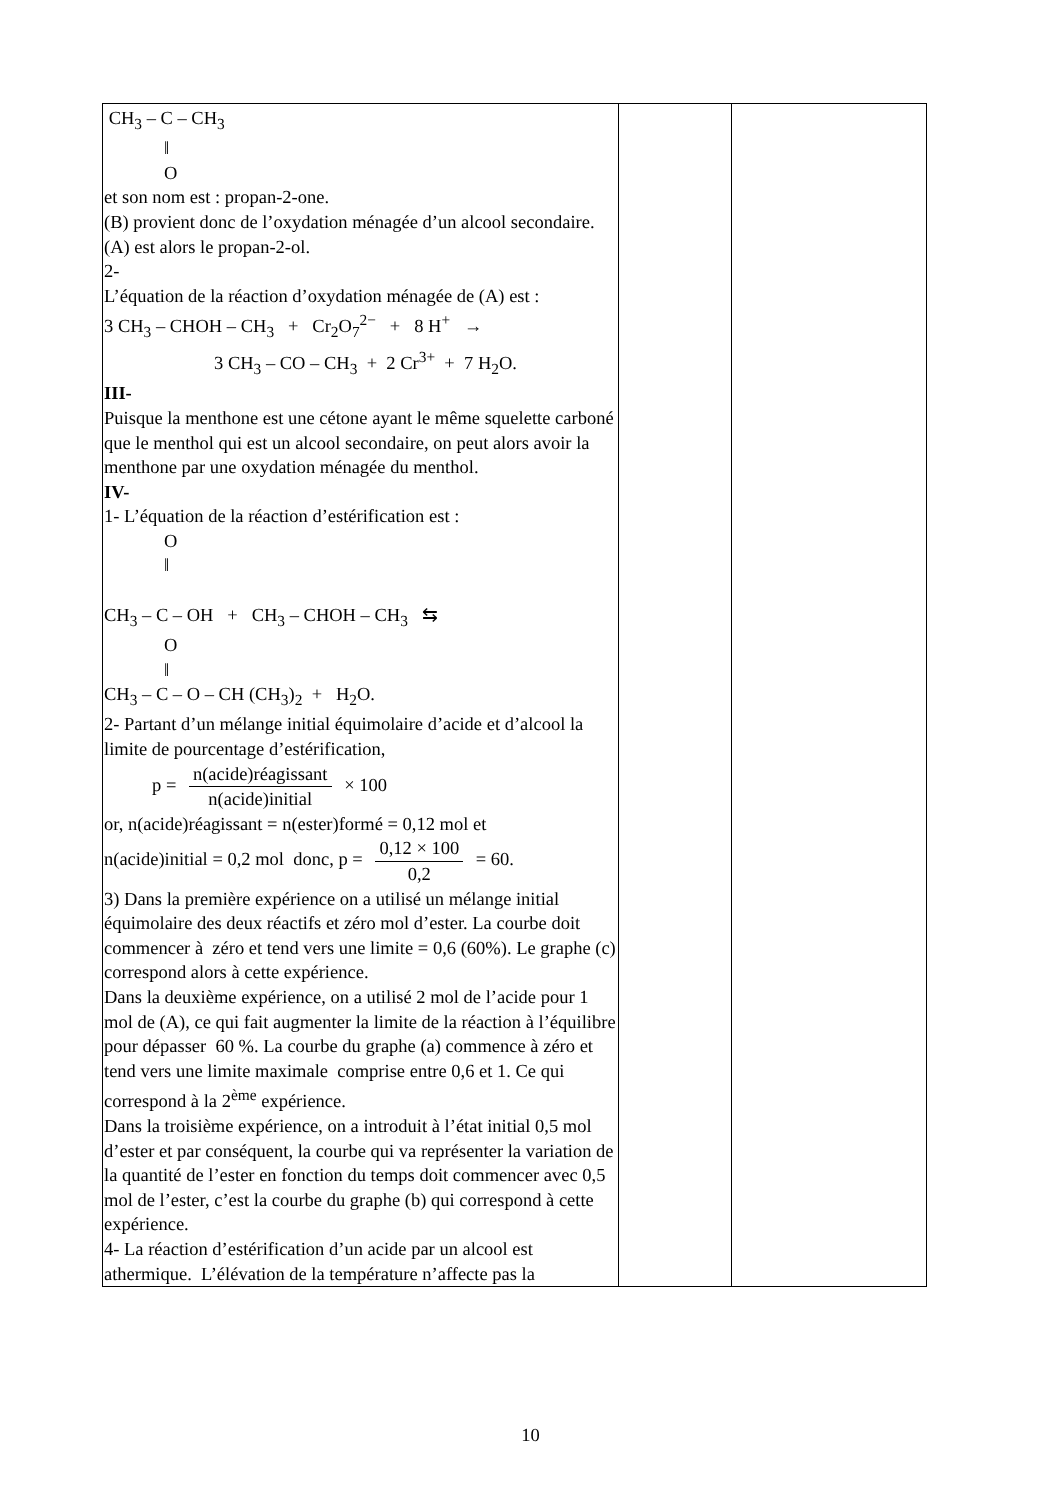| CH<sub>3</sub> – C – CH<sub>3</sub> ‖ O et son nom est : propan-2-one. (B) provient donc de l’oxydation ménagée d’un alcool secondaire. (A) est alors le propan-2-ol. 2- L’équation de la réaction d’oxydation ménagée de (A) est : 3 CH<sub>3</sub> – CHOH – CH<sub>3</sub> + Cr<sub>2</sub>O<sub>7</sub><sup>2−</sup> + 8 H<sup>+</sup> → 3 CH<sub>3</sub> – CO – CH<sub>3</sub> + 2 Cr<sup>3+</sup> + 7 H<sub>2</sub>O. III- Puisque la menthone est une cétone ayant le même squelette carboné que le menthol qui est un alcool secondaire, on peut alors avoir la menthone par une oxydation ménagée du menthol. IV- 1- L’équation de la réaction d’estérification est : O ‖ CH<sub>3</sub> – C – OH + CH<sub>3</sub> – CHOH – CH<sub>3</sub> ⇆ O ‖ CH<sub>3</sub> – C – O – CH (CH<sub>3</sub>)<sub>2</sub> + H<sub>2</sub>O. 2- Partant d’un mélange initial équimolaire d’acide et d’alcool la limite de pourcentage d’estérification, p = n(acide)réagissant n(acide)initial × 100 or, n(acide)réagissant = n(ester)formé = 0,12 mol et n(acide)initial = 0,2 mol donc, p = 0,12 × 100 0,2 = 60. 3) Dans la première expérience on a utilisé un mélange initial équimolaire des deux réactifs et zéro mol d’ester. La courbe doit commencer à zéro et tend vers une limite = 0,6 (60%). Le graphe (c) correspond alors à cette expérience. Dans la deuxième expérience, on a utilisé 2 mol de l’acide pour 1 mol de (A), ce qui fait augmenter la limite de la réaction à l’équilibre pour dépasser 60 %. La courbe du graphe (a) commence à zéro et tend vers une limite maximale comprise entre 0,6 et 1. Ce qui correspond à la 2<sup>ème</sup> expérience. Dans la troisième expérience, on a introduit à l’état initial 0,5 mol d’ester et par conséquent, la courbe qui va représenter la variation de la quantité de l’ester en fonction du temps doit commencer avec 0,5 mol de l’ester, c’est la courbe du graphe (b) qui correspond à cette expérience. 4- La réaction d’estérification d’un acide par un alcool est athermique. L’élévation de la température n’affecte pas la | | |
10